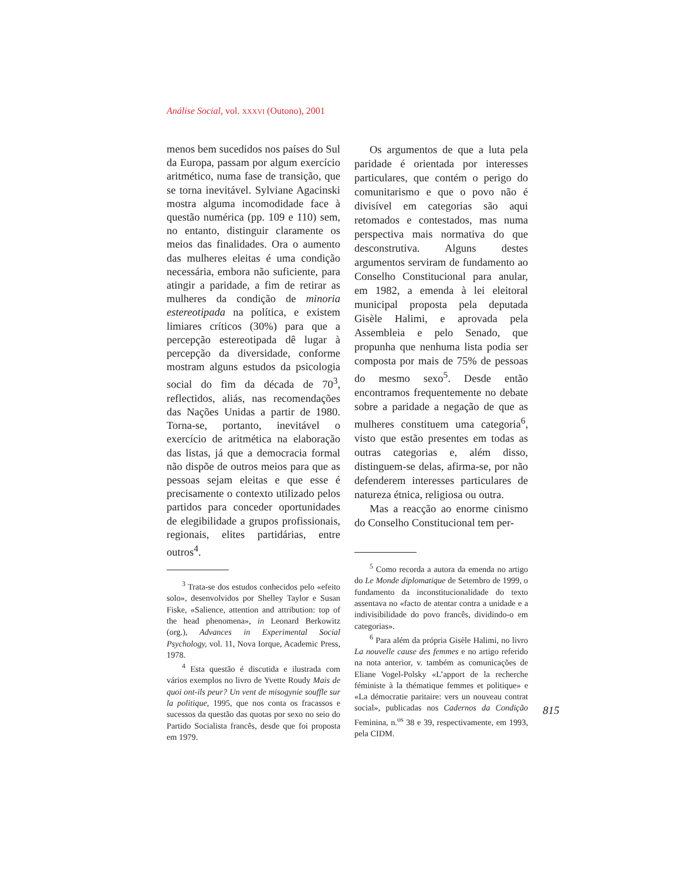Análise Social, vol. XXXVI (Outono), 2001
menos bem sucedidos nos países do Sul da Europa, passam por algum exercício aritmético, numa fase de transição, que se torna inevitável. Sylviane Agacinski mostra alguma incomodidade face à questão numérica (pp. 109 e 110) sem, no entanto, distinguir claramente os meios das finalidades. Ora o aumento das mulheres eleitas é uma condição necessária, embora não suficiente, para atingir a paridade, a fim de retirar as mulheres da condição de minoria estereotipada na política, e existem limiares críticos (30%) para que a percepção estereotipada dê lugar à percepção da diversidade, conforme mostram alguns estudos da psicologia social do fim da década de 70<sup>3</sup>, reflectidos, aliás, nas recomendações das Nações Unidas a partir de 1980. Torna-se, portanto, inevitável o exercício de aritmética na elaboração das listas, já que a democracia formal não dispõe de outros meios para que as pessoas sejam eleitas e que esse é precisamente o contexto utilizado pelos partidos para conceder oportunidades de elegibilidade a grupos profissionais, regionais, elites partidárias, entre outros<sup>4</sup>.
<sup>3</sup> Trata-se dos estudos conhecidos pelo «efeito solo», desenvolvidos por Shelley Taylor e Susan Fiske, «Salience, attention and attribution: top of the head phenomena», in Leonard Berkowitz (org.), Advances in Experimental Social Psychology, vol. 11, Nova Iorque, Academic Press, 1978.
<sup>4</sup> Esta questão é discutida e ilustrada com vários exemplos no livro de Yvette Roudy Mais de quoi ont-ils peur? Un vent de misogynie souffle sur la politique, 1995, que nos conta os fracassos e sucessos da questão das quotas por sexo no seio do Partido Socialista francês, desde que foi proposta em 1979.
Os argumentos de que a luta pela paridade é orientada por interesses particulares, que contém o perigo do comunitarismo e que o povo não é divisível em categorias são aqui retomados e contestados, mas numa perspectiva mais normativa do que desconstrutiva. Alguns destes argumentos serviram de fundamento ao Conselho Constitucional para anular, em 1982, a emenda à lei eleitoral municipal proposta pela deputada Gisèle Halimi, e aprovada pela Assembleia e pelo Senado, que propunha que nenhuma lista podia ser composta por mais de 75% de pessoas do mesmo sexo<sup>5</sup>. Desde então encontramos frequentemente no debate sobre a paridade a negação de que as mulheres constituem uma categoria<sup>6</sup>, visto que estão presentes em todas as outras categorias e, além disso, distinguem-se delas, afirma-se, por não defenderem interesses particulares de natureza étnica, religiosa ou outra.
Mas a reacção ao enorme cinismo do Conselho Constitucional tem per-
<sup>5</sup> Como recorda a autora da emenda no artigo do Le Monde diplomatique de Setembro de 1999, o fundamento da inconstitucionalidade do texto assentava no «facto de atentar contra a unidade e a indivisibilidade do povo francês, dividindo-o em categorias».
<sup>6</sup> Para além da própria Gisèle Halimi, no livro La nouvelle cause des femmes e no artigo referido na nota anterior, v. também as comunicações de Eliane Vogel-Polsky «L’apport de la recherche féministe à la thématique femmes et politique» e «La démocratie paritaire: vers un nouveau contrat social», publicadas nos Cadernos da Condição Feminina, n.<sup>os</sup> 38 e 39, respectivamente, em 1993, pela CIDM.
815